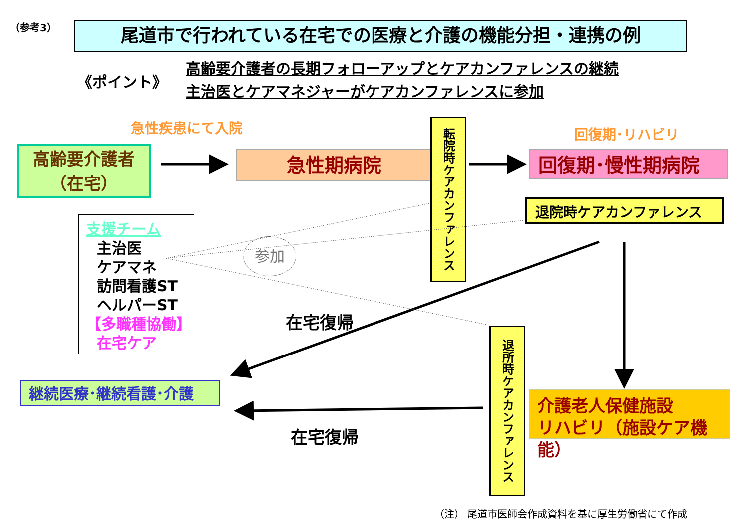（参考3） 尾道市で行われている在宅での医療と介護の機能分担・連携の例
《ポイント》
高齢要介護者の長期フォローアップとケアカンファレンスの継続
主治医とケアマネジャーがケアカンファレンスに参加
急性疾患にて入院 回復期･リハビリ
高齢要介護者
（在宅）
急性期病院
転院時ケアカンファレンス
回復期･慢性期病院
退院時ケアカンファレンス
支援チーム
主治医
ケアマネ
訪問看護ST
ヘルパーST
【多職種協働】
在宅ケア
参加
在宅復帰
継続医療･継続看護･介護
退所時ケアカンファレンス
介護老人保健施設
リハビリ（施設ケア機能）
在宅復帰
（注） 尾道市医師会作成資料を基に厚生労働省にて作成